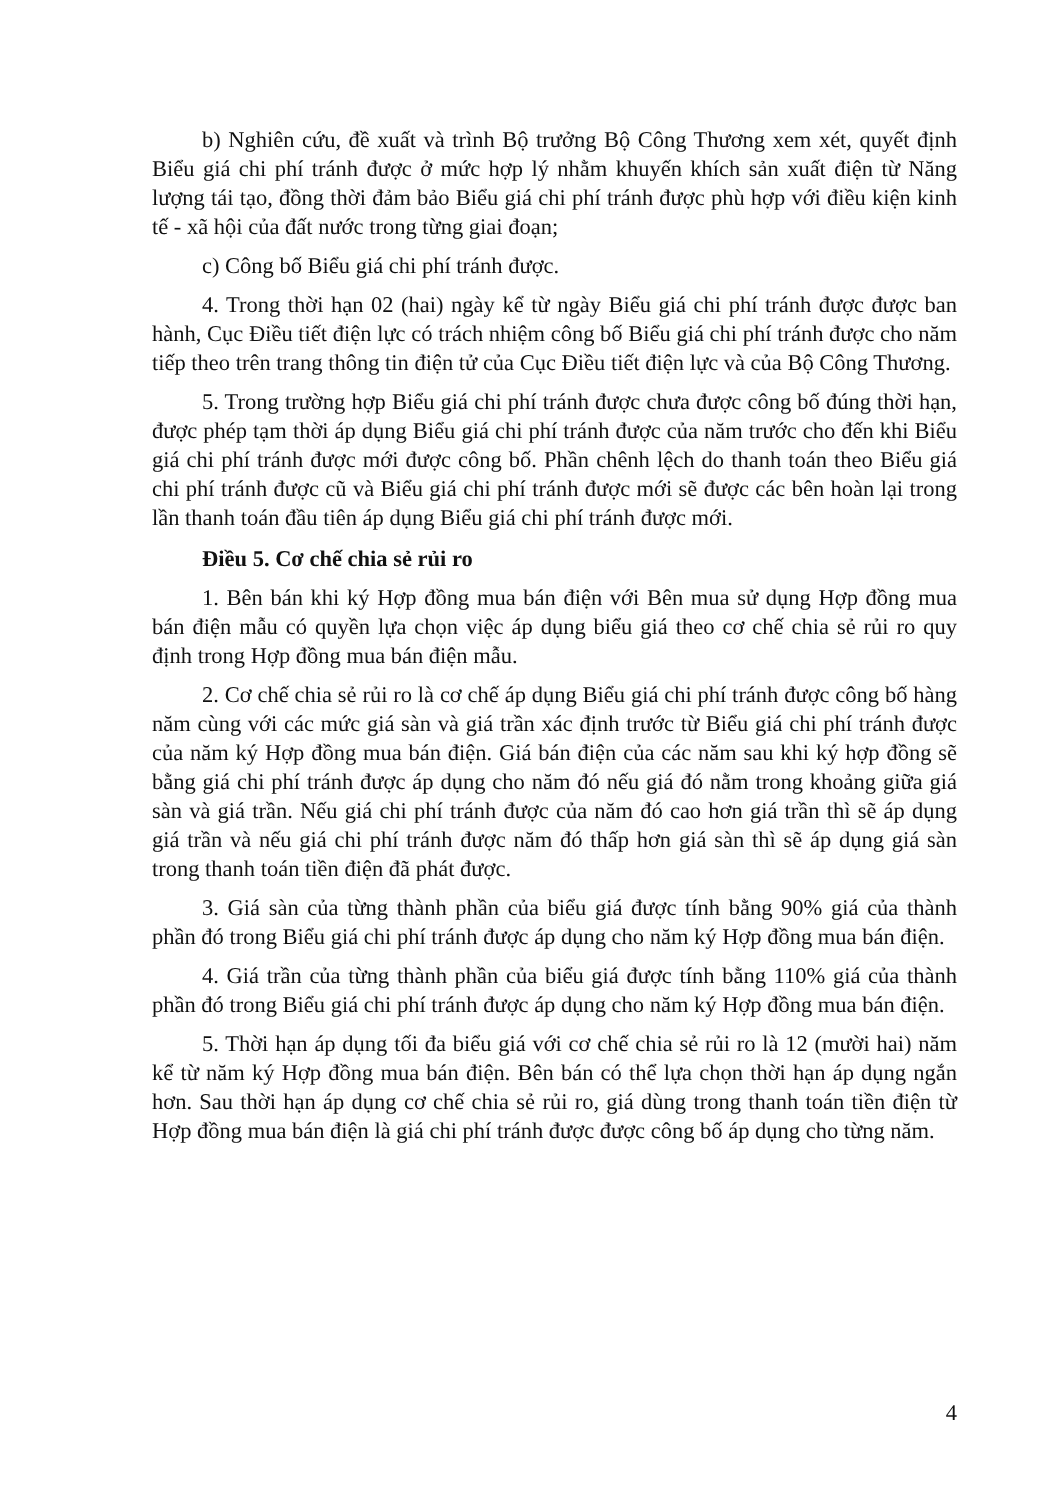b) Nghiên cứu, đề xuất và trình Bộ trưởng Bộ Công Thương xem xét, quyết định Biểu giá chi phí tránh được ở mức hợp lý nhằm khuyến khích sản xuất điện từ Năng lượng tái tạo, đồng thời đảm bảo Biểu giá chi phí tránh được phù hợp với điều kiện kinh tế - xã hội của đất nước trong từng giai đoạn;
c) Công bố Biểu giá chi phí tránh được.
4. Trong thời hạn 02 (hai) ngày kể từ ngày Biểu giá chi phí tránh được được ban hành, Cục Điều tiết điện lực có trách nhiệm công bố Biểu giá chi phí tránh được cho năm tiếp theo trên trang thông tin điện tử của Cục Điều tiết điện lực và của Bộ Công Thương.
5. Trong trường hợp Biểu giá chi phí tránh được chưa được công bố đúng thời hạn, được phép tạm thời áp dụng Biểu giá chi phí tránh được của năm trước cho đến khi Biểu giá chi phí tránh được mới được công bố. Phần chênh lệch do thanh toán theo Biểu giá chi phí tránh được cũ và Biểu giá chi phí tránh được mới sẽ được các bên hoàn lại trong lần thanh toán đầu tiên áp dụng Biểu giá chi phí tránh được mới.
Điều 5. Cơ chế chia sẻ rủi ro
1. Bên bán khi ký Hợp đồng mua bán điện với Bên mua sử dụng Hợp đồng mua bán điện mẫu có quyền lựa chọn việc áp dụng biểu giá theo cơ chế chia sẻ rủi ro quy định trong Hợp đồng mua bán điện mẫu.
2. Cơ chế chia sẻ rủi ro là cơ chế áp dụng Biểu giá chi phí tránh được công bố hàng năm cùng với các mức giá sàn và giá trần xác định trước từ Biểu giá chi phí tránh được của năm ký Hợp đồng mua bán điện. Giá bán điện của các năm sau khi ký hợp đồng sẽ bằng giá chi phí tránh được áp dụng cho năm đó nếu giá đó nằm trong khoảng giữa giá sàn và giá trần. Nếu giá chi phí tránh được của năm đó cao hơn giá trần thì sẽ áp dụng giá trần và nếu giá chi phí tránh được năm đó thấp hơn giá sàn thì sẽ áp dụng giá sàn trong thanh toán tiền điện đã phát được.
3. Giá sàn của từng thành phần của biểu giá được tính bằng 90% giá của thành phần đó trong Biểu giá chi phí tránh được áp dụng cho năm ký Hợp đồng mua bán điện.
4. Giá trần của từng thành phần của biểu giá được tính bằng 110% giá của thành phần đó trong Biểu giá chi phí tránh được áp dụng cho năm ký Hợp đồng mua bán điện.
5. Thời hạn áp dụng tối đa biểu giá với cơ chế chia sẻ rủi ro là 12 (mười hai) năm kể từ năm ký Hợp đồng mua bán điện. Bên bán có thể lựa chọn thời hạn áp dụng ngắn hơn. Sau thời hạn áp dụng cơ chế chia sẻ rủi ro, giá dùng trong thanh toán tiền điện từ Hợp đồng mua bán điện là giá chi phí tránh được được công bố áp dụng cho từng năm.
4